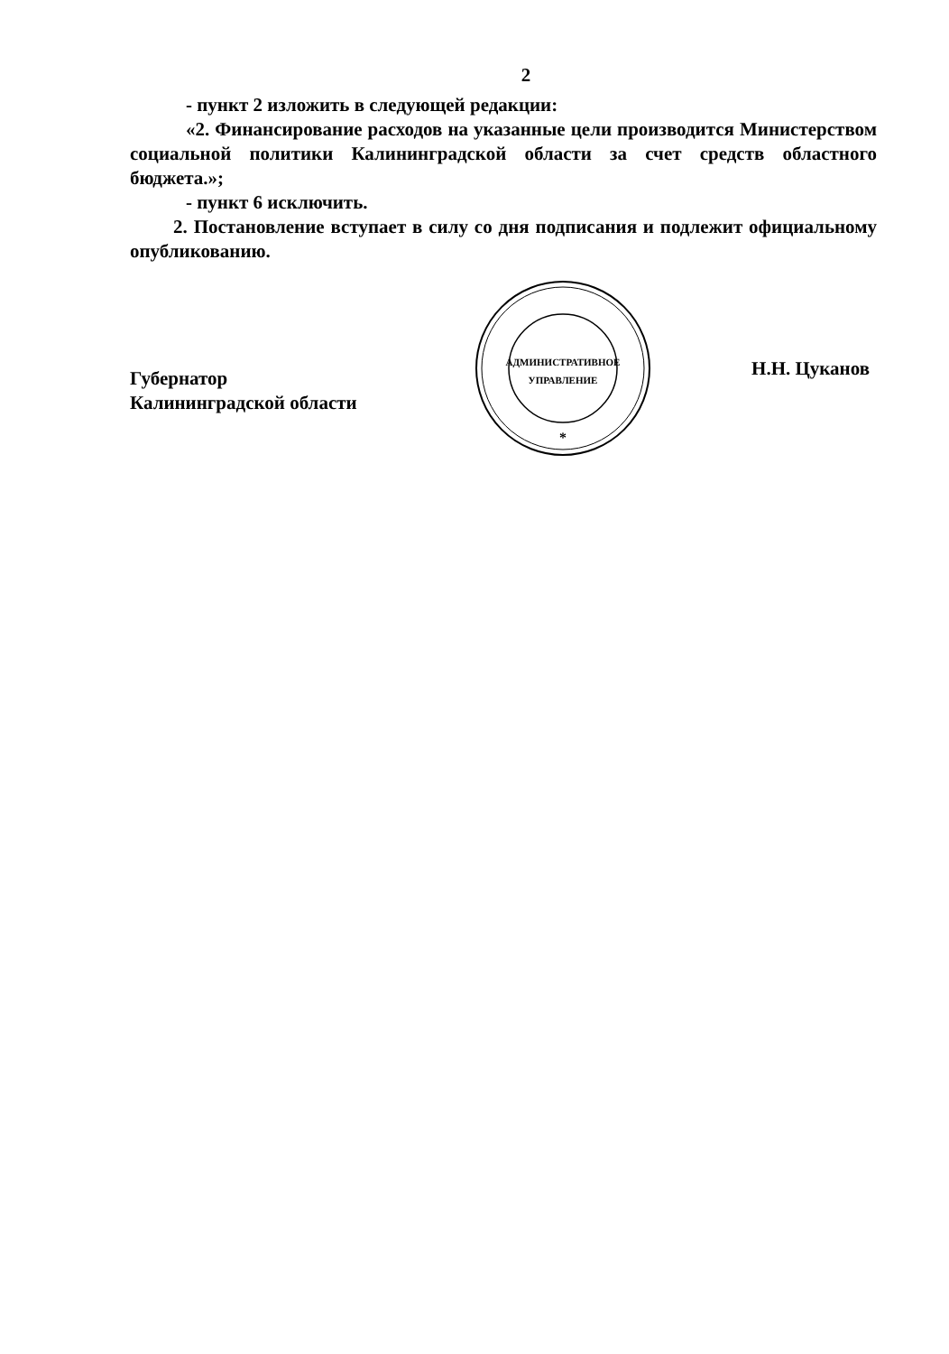2
- пункт 2 изложить в следующей редакции:
«2. Финансирование расходов на указанные цели производится Министерством социальной политики Калининградской области за счет средств областного бюджета.»;
- пункт 6 исключить.
2. Постановление вступает в силу со дня подписания и подлежит официальному опубликованию.
Губернатор
Калининградской области
АДМИНИСТРАТИВНОЕ
УПРАВЛЕНИЕ
*
Н.Н. Цуканов